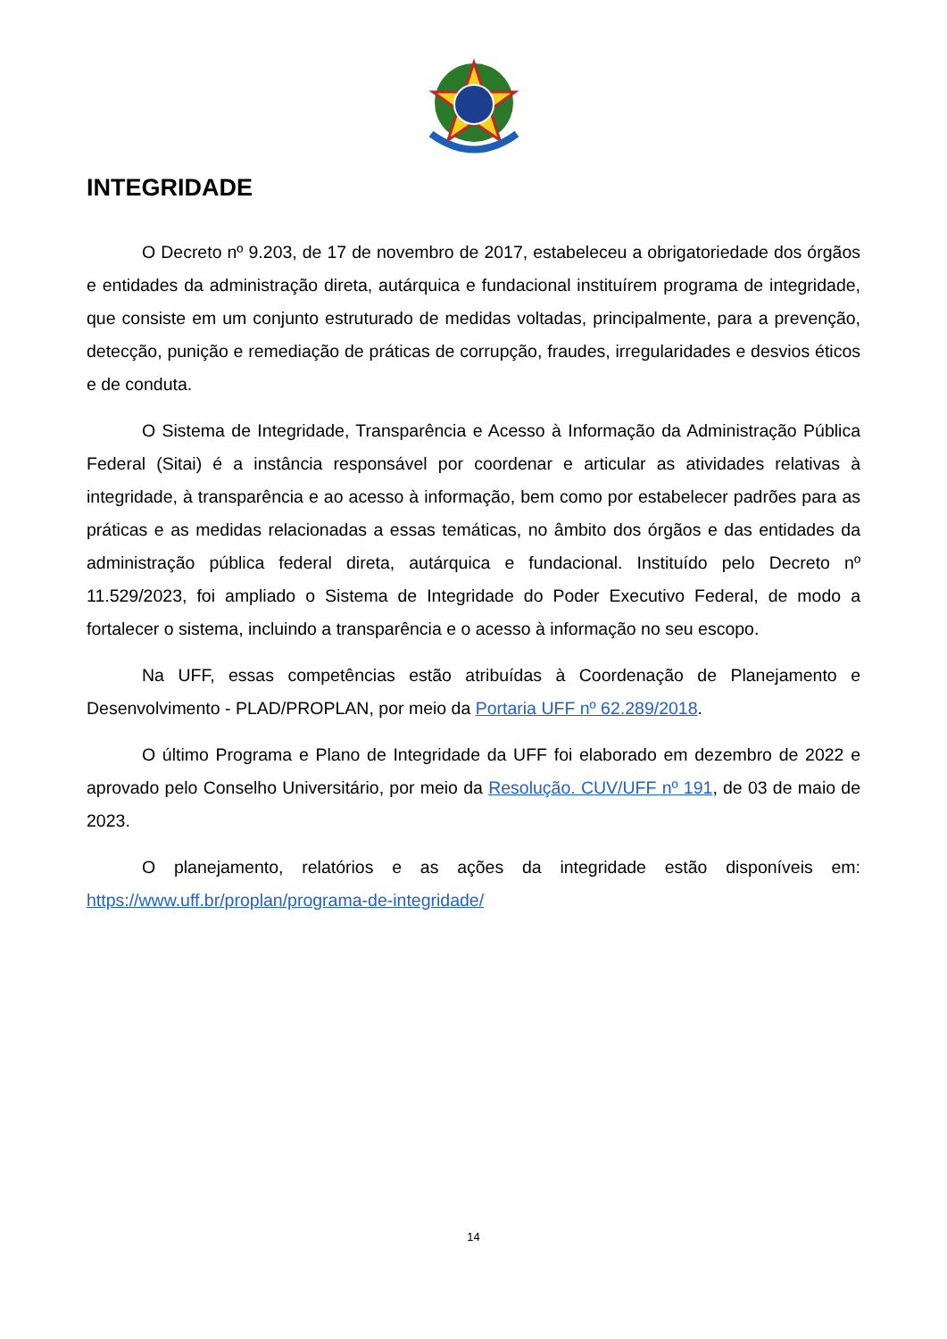INTEGRIDADE
O Decreto nº 9.203, de 17 de novembro de 2017, estabeleceu a obrigatoriedade dos órgãos e entidades da administração direta, autárquica e fundacional instituírem programa de integridade, que consiste em um conjunto estruturado de medidas voltadas, principalmente, para a prevenção, detecção, punição e remediação de práticas de corrupção, fraudes, irregularidades e desvios éticos e de conduta.
O Sistema de Integridade, Transparência e Acesso à Informação da Administração Pública Federal (Sitai) é a instância responsável por coordenar e articular as atividades relativas à integridade, à transparência e ao acesso à informação, bem como por estabelecer padrões para as práticas e as medidas relacionadas a essas temáticas, no âmbito dos órgãos e das entidades da administração pública federal direta, autárquica e fundacional. Instituído pelo Decreto nº 11.529/2023, foi ampliado o Sistema de Integridade do Poder Executivo Federal, de modo a fortalecer o sistema, incluindo a transparência e o acesso à informação no seu escopo.
Na UFF, essas competências estão atribuídas à Coordenação de Planejamento e Desenvolvimento - PLAD/PROPLAN, por meio da Portaria UFF nº 62.289/2018.
O último Programa e Plano de Integridade da UFF foi elaborado em dezembro de 2022 e aprovado pelo Conselho Universitário, por meio da Resolução. CUV/UFF nº 191, de 03 de maio de 2023.
O planejamento, relatórios e as ações da integridade estão disponíveis em: https://www.uff.br/proplan/programa-de-integridade/
14